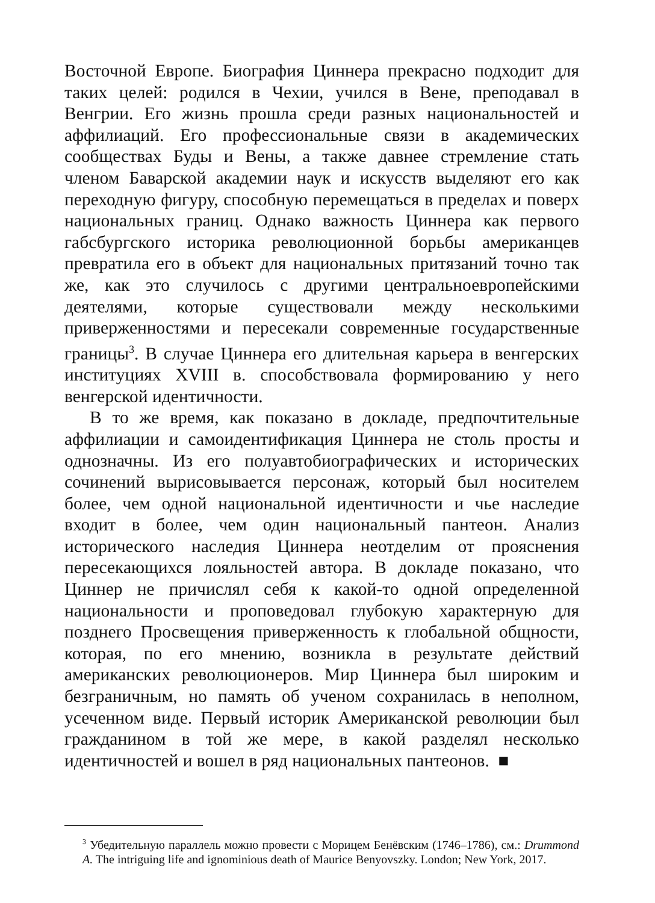Восточной Европе. Биография Циннера прекрасно подходит для таких целей: родился в Чехии, учился в Вене, преподавал в Венгрии. Его жизнь прошла среди разных национальностей и аффилиаций. Его профессиональные связи в академических сообществах Буды и Вены, а также давнее стремление стать членом Баварской академии наук и искусств выделяют его как переходную фигуру, способную перемещаться в пределах и поверх национальных границ. Однако важность Циннера как первого габсбургского историка революционной борьбы американцев превратила его в объект для национальных притязаний точно так же, как это случилось с другими центральноевропейскими деятелями, которые существовали между несколькими приверженностями и пересекали современные государственные границы<sup>3</sup>. В случае Циннера его длительная карьера в венгерских институциях XVIII в. способствовала формированию у него венгерской идентичности.
В то же время, как показано в докладе, предпочтительные аффилиации и самоидентификация Циннера не столь просты и однозначны. Из его полуавтобиографических и исторических сочинений вырисовывается персонаж, который был носителем более, чем одной национальной идентичности и чье наследие входит в более, чем один национальный пантеон. Анализ исторического наследия Циннера неотделим от прояснения пересекающихся лояльностей автора. В докладе показано, что Циннер не причислял себя к какой-то одной определенной национальности и проповедовал глубокую характерную для позднего Просвещения приверженность к глобальной общности, которая, по его мнению, возникла в результате действий американских революционеров. Мир Циннера был широким и безграничным, но память об ученом сохранилась в неполном, усеченном виде. Первый историк Американской революции был гражданином в той же мере, в какой разделял несколько идентичностей и вошел в ряд национальных пантеонов. ■
<sup>3</sup> Убедительную параллель можно провести с Морицем Бенёвским (1746–1786), см.: Drummond A. The intriguing life and ignominious death of Maurice Benyovszky. London; New York, 2017.